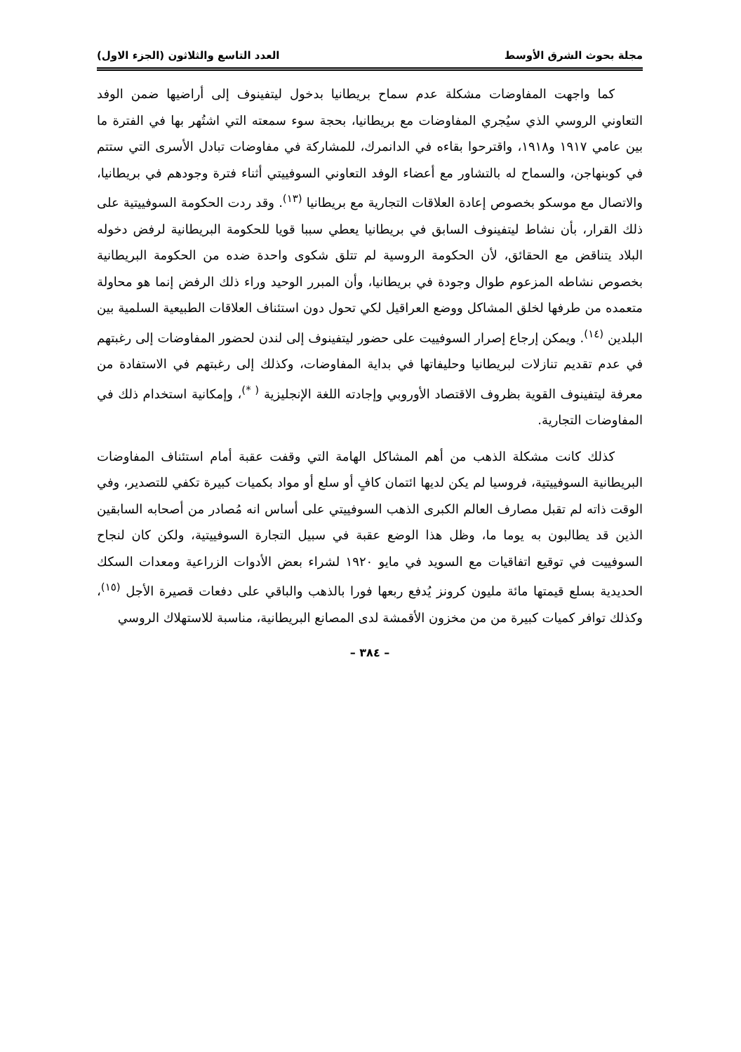مجلة بحوث الشرق الأوسط العدد التاسع والثلاثون (الجزء الاول)
كما واجهت المفاوضات مشكلة عدم سماح بريطانيا بدخول ليتفينوف إلى أراضيها ضمن الوفد التعاوني الروسي الذي سيُجري المفاوضات مع بريطانيا، بحجة سوء سمعته التي اشتُهر بها في الفترة ما بين عامي ١٩١٧ و١٩١٨، واقترحوا بقاءه في الدانمرك، للمشاركة في مفاوضات تبادل الأسرى التي ستتم في كوبنهاجن، والسماح له بالتشاور مع أعضاء الوفد التعاوني السوفييتي أثناء فترة وجودهم في بريطانيا، والاتصال مع موسكو بخصوص إعادة العلاقات التجارية مع بريطانيا <sup>(١٣)</sup>. وقد ردت الحكومة السوفييتية على ذلك القرار، بأن نشاط ليتفينوف السابق في بريطانيا يعطي سببا قويا للحكومة البريطانية لرفض دخوله البلاد يتناقض مع الحقائق، لأن الحكومة الروسية لم تتلق شكوى واحدة ضده من الحكومة البريطانية بخصوص نشاطه المزعوم طوال وجودة في بريطانيا، وأن المبرر الوحيد وراء ذلك الرفض إنما هو محاولة متعمده من طرفها لخلق المشاكل ووضع العراقيل لكي تحول دون استئناف العلاقات الطبيعية السلمية بين البلدين <sup>(١٤)</sup>. ويمكن إرجاع إصرار السوفييت على حضور ليتفينوف إلى لندن لحضور المفاوضات إلى رغبتهم في عدم تقديم تنازلات لبريطانيا وحليفاتها في بداية المفاوضات، وكذلك إلى رغبتهم في الاستفادة من معرفة ليتفينوف القوية بظروف الاقتصاد الأوروبي وإجادته اللغة الإنجليزية <sup>( *)</sup>، وإمكانية استخدام ذلك في المفاوضات التجارية.
كذلك كانت مشكلة الذهب من أهم المشاكل الهامة التي وقفت عقبة أمام استئناف المفاوضات البريطانية السوفييتية، فروسيا لم يكن لديها ائتمان كافٍ أو سلع أو مواد بكميات كبيرة تكفي للتصدير، وفي الوقت ذاته لم تقبل مصارف العالم الكبرى الذهب السوفييتي على أساس انه مُصادر من أصحابه السابقين الذين قد يطالبون به يوما ما، وظل هذا الوضع عقبة في سبيل التجارة السوفييتية، ولكن كان لنجاح السوفييت في توقيع اتفاقيات مع السويد في مايو ١٩٢٠ لشراء بعض الأدوات الزراعية ومعدات السكك الحديدية بسلع قيمتها مائة مليون كرونز يُدفع ربعها فورا بالذهب والباقي على دفعات قصيرة الأجل <sup>(١٥)</sup>، وكذلك توافر كميات كبيرة من من مخزون الأقمشة لدى المصانع البريطانية، مناسبة للاستهلاك الروسي
– ٣٨٤ –